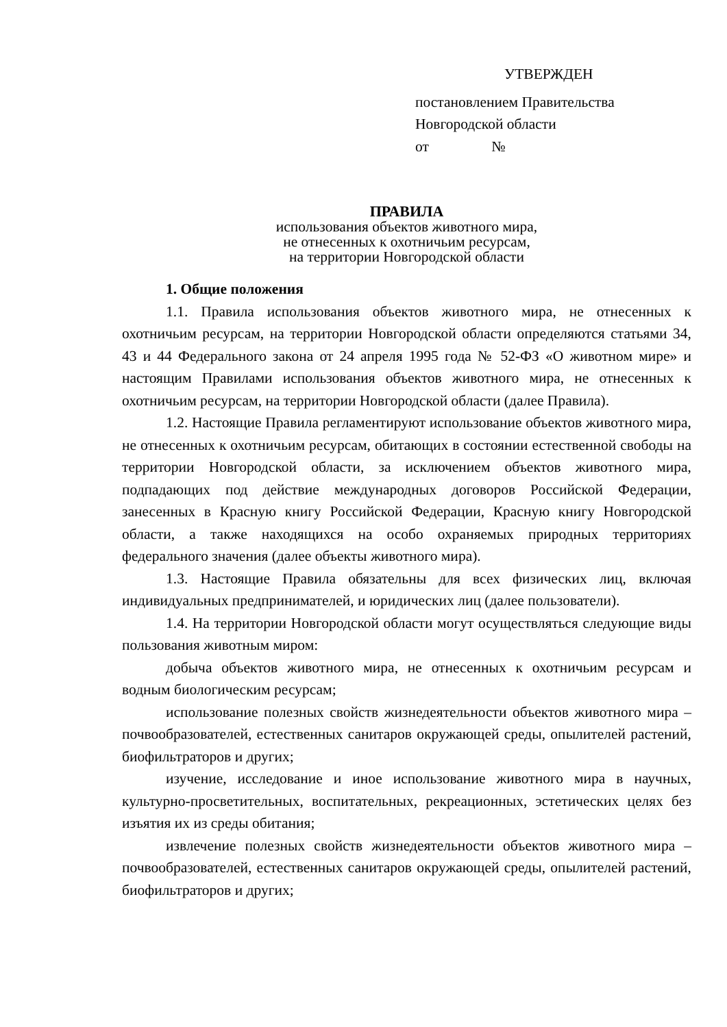УТВЕРЖДЕН
постановлением Правительства
Новгородской области
от №
ПРАВИЛА
использования объектов животного мира,
не отнесенных к охотничьим ресурсам,
на территории Новгородской области
1. Общие положения
1.1. Правила использования объектов животного мира, не отнесенных к охотничьим ресурсам, на территории Новгородской области определяются статьями 34, 43 и 44 Федерального закона от 24 апреля 1995 года № 52-ФЗ «О животном мире» и настоящим Правилами использования объектов животного мира, не отнесенных к охотничьим ресурсам, на территории Новгородской области (далее Правила).
1.2. Настоящие Правила регламентируют использование объектов животного мира, не отнесенных к охотничьим ресурсам, обитающих в состоянии естественной свободы на территории Новгородской области, за исключением объектов животного мира, подпадающих под действие международных договоров Российской Федерации, занесенных в Красную книгу Российской Федерации, Красную книгу Новгородской области, а также находящихся на особо охраняемых природных территориях федерального значения (далее объекты животного мира).
1.3. Настоящие Правила обязательны для всех физических лиц, включая индивидуальных предпринимателей, и юридических лиц (далее пользователи).
1.4. На территории Новгородской области могут осуществляться следующие виды пользования животным миром:
добыча объектов животного мира, не отнесенных к охотничьим ресурсам и водным биологическим ресурсам;
использование полезных свойств жизнедеятельности объектов животного мира – почвообразователей, естественных санитаров окружающей среды, опылителей растений, биофильтраторов и других;
изучение, исследование и иное использование животного мира в научных, культурно-просветительных, воспитательных, рекреационных, эстетических целях без изъятия их из среды обитания;
извлечение полезных свойств жизнедеятельности объектов животного мира – почвообразователей, естественных санитаров окружающей среды, опылителей растений, биофильтраторов и других;